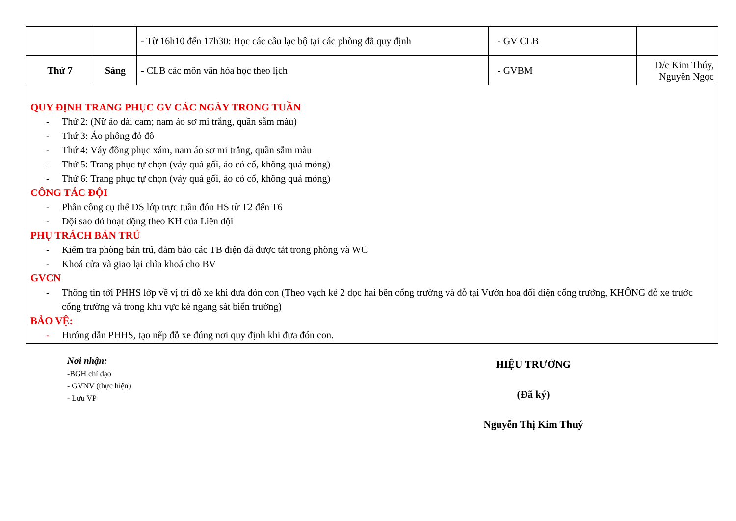| | | - Từ 16h10 đến 17h30: Học các câu lạc bộ tại các phòng đã quy định | - GV CLB | |
| Thứ 7 | Sáng | - CLB các môn văn hóa học theo lịch | - GVBM | Đ/c Kim Thúy, Nguyên Ngọc |
QUY ĐỊNH TRANG PHỤC GV CÁC NGÀY TRONG TUẦN
- Thứ 2: (Nữ áo dài cam; nam áo sơ mi trắng, quần sẫm màu)
- Thứ 3: Áo phông đỏ đô
- Thứ 4: Váy đồng phục xám, nam áo sơ mi trắng, quần sẫm màu
- Thứ 5: Trang phục tự chọn (váy quá gối, áo có cổ, không quá mỏng)
- Thứ 6: Trang phục tự chọn (váy quá gối, áo có cổ, không quá mỏng)
CÔNG TÁC ĐỘI
- Phân công cụ thể DS lớp trực tuần đón HS từ T2 đến T6
- Đội sao đỏ hoạt động theo KH của Liên đội
PHỤ TRÁCH BÁN TRÚ
- Kiểm tra phòng bán trú, đảm bảo các TB điện đã được tắt trong phòng và WC
- Khoá cửa và giao lại chìa khoá cho BV
GVCN
- Thông tin tới PHHS lớp về vị trí đỗ xe khi đưa đón con (Theo vạch kẻ 2 dọc hai bên cổng trường và đỗ tại Vườn hoa đối diện cổng trưởng, KHÔNG đỗ xe trước cổng trường và trong khu vực kẻ ngang sát biển trường)
BẢO VỆ:
- Hướng dẫn PHHS, tạo nếp đỗ xe đúng nơi quy định khi đưa đón con.
Nơi nhận:
-BGH chỉ đạo
- GVNV (thực hiện)
- Lưu VP
HIỆU TRƯỞNG
(Đã ký)
Nguyễn Thị Kim Thuý